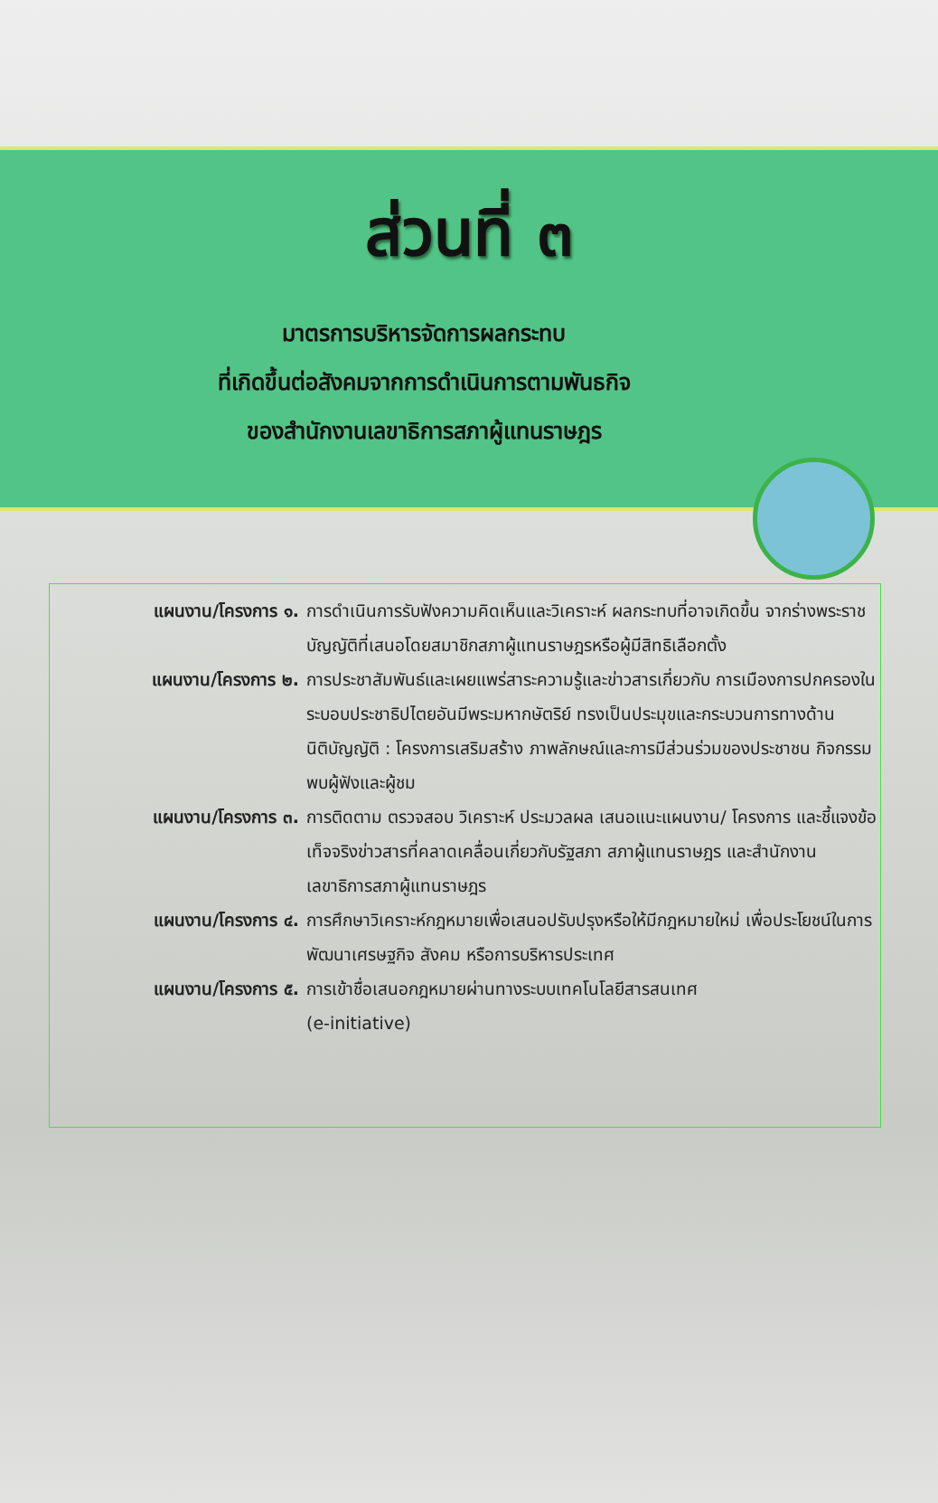ส่วนที่ ๓
มาตรการบริหารจัดการผลกระทบ
ที่เกิดขึ้นต่อสังคมจากการดำเนินการตามพันธกิจ
ของสำนักงานเลขาธิการสภาผู้แทนราษฎร
แผนงาน/โครงการ ๑. การดำเนินการรับฟังความคิดเห็นและวิเคราะห์ ผลกระทบที่อาจเกิดขึ้น จากร่างพระราชบัญญัติที่เสนอโดยสมาชิกสภาผู้แทนราษฎรหรือผู้มีสิทธิเลือกตั้ง
แผนงาน/โครงการ ๒. การประชาสัมพันธ์และเผยแพร่สาระความรู้และข่าวสารเกี่ยวกับ การเมืองการปกครองในระบอบประชาธิปไตยอันมีพระมหากษัตริย์ ทรงเป็นประมุขและกระบวนการทางด้านนิติบัญญัติ : โครงการเสริมสร้าง ภาพลักษณ์และการมีส่วนร่วมของประชาชน กิจกรรมพบผู้ฟังและผู้ชม
แผนงาน/โครงการ ๓. การติดตาม ตรวจสอบ วิเคราะห์ ประมวลผล เสนอแนะแผนงาน/ โครงการ และชี้แจงข้อเท็จจริงข่าวสารที่คลาดเคลื่อนเกี่ยวกับรัฐสภา สภาผู้แทนราษฎร และสำนักงานเลขาธิการสภาผู้แทนราษฎร
แผนงาน/โครงการ ๔. การศึกษาวิเคราะห์กฎหมายเพื่อเสนอปรับปรุงหรือให้มีกฎหมายใหม่ เพื่อประโยชน์ในการพัฒนาเศรษฐกิจ สังคม หรือการบริหารประเทศ
แผนงาน/โครงการ ๕. การเข้าชื่อเสนอกฎหมายผ่านทางระบบเทคโนโลยีสารสนเทศ
(e-initiative)